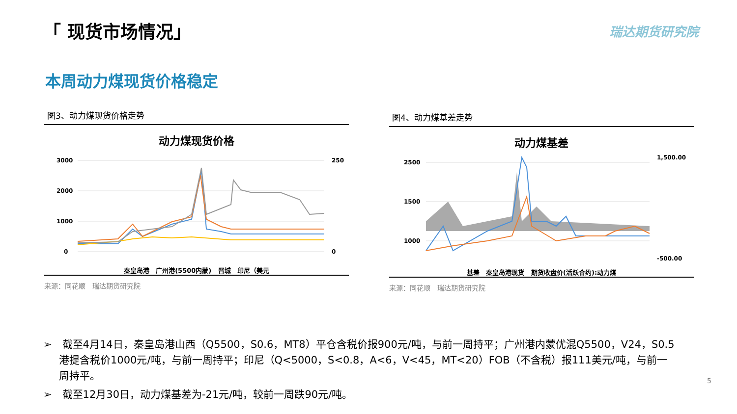「 现货市场情况」 瑞达期货研究院
本周动力煤现货价格稳定
图3、动力煤现货价格走势
动力煤现货价格
3000
2000
1000
0
250
0
秦皇岛港 广州港(5500内蒙) 晋城 印尼（美元
来源：同花顺　瑞达期货研究院
图4、动力煤基差走势
动力煤基差
2500
1500
1000
1,500.00
-500.00
基差 秦皇岛港现货 期货收盘价(活跃合约):动力煤
来源：同花顺　瑞达期货研究院
➢　截至4月14日，秦皇岛港山西（Q5500，S0.6，MT8）平仓含税价报900元/吨，与前一周持平；广州港内蒙优混Q5500，V24，S0.5港提含税价1000元/吨，与前一周持平；印尼（Q<5000，S<0.8，A<6，V<45，MT<20）FOB（不含税）报111美元/吨，与前一周持平。
➢　截至12月30日，动力煤基差为-21元/吨，较前一周跌90元/吨。
5